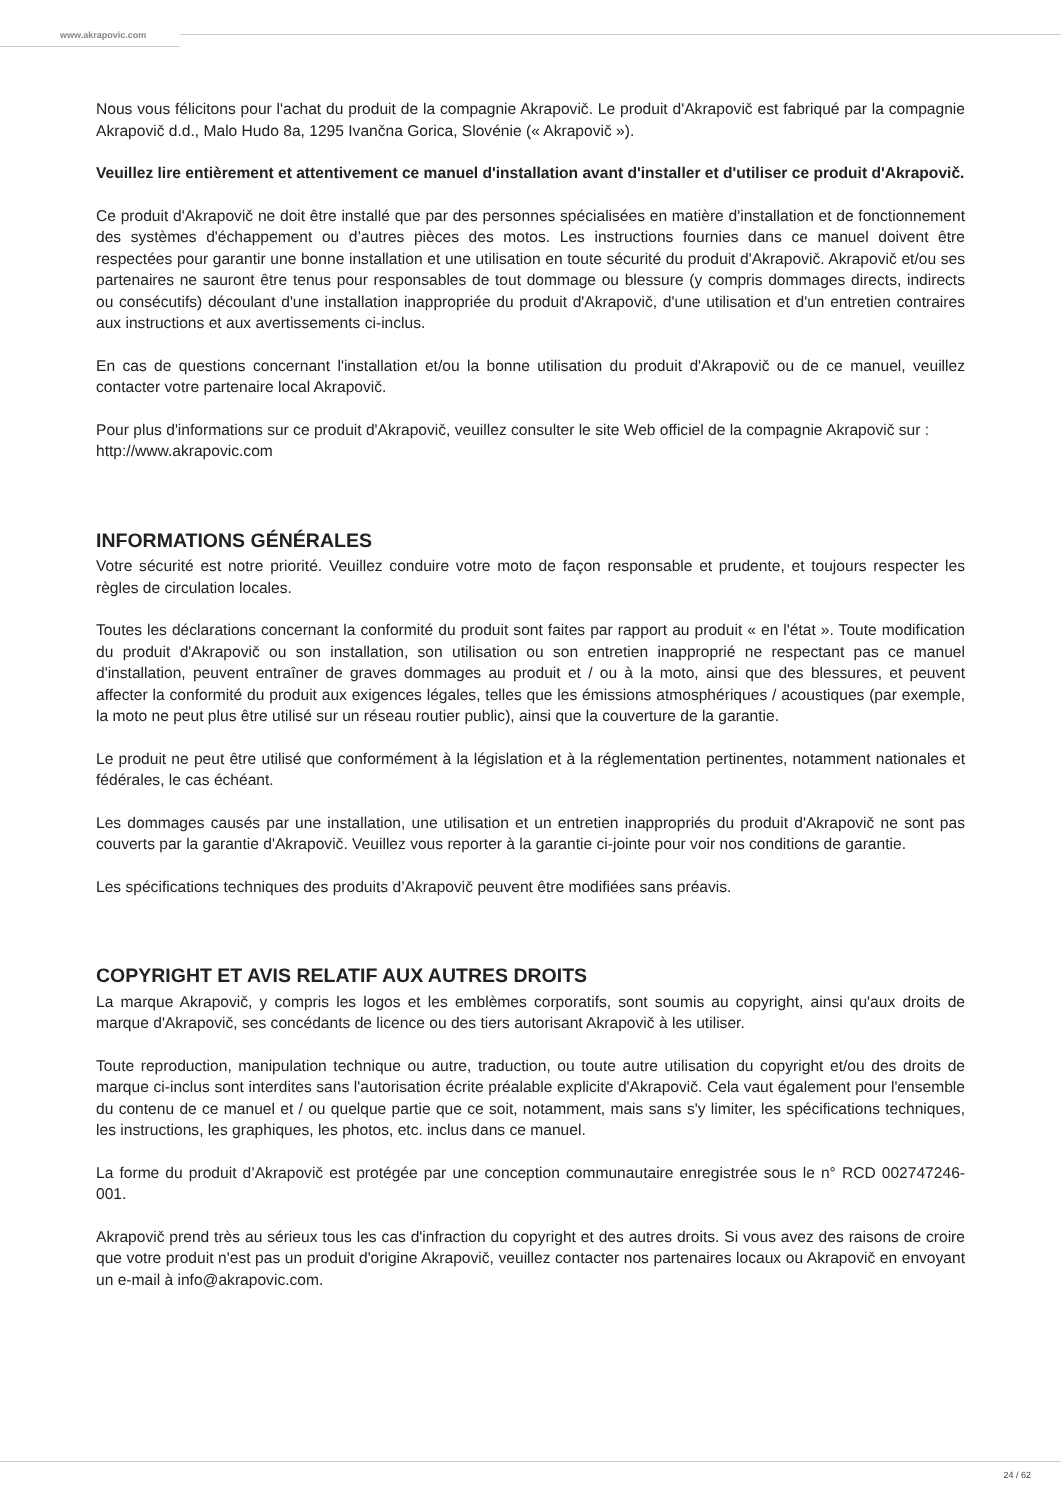www.akrapovic.com
Nous vous félicitons pour l'achat du produit de la compagnie Akrapovič. Le produit d'Akrapovič est fabriqué par la compagnie Akrapovič d.d., Malo Hudo 8a, 1295 Ivančna Gorica, Slovénie (« Akrapovič »).
Veuillez lire entièrement et attentivement ce manuel d'installation avant d'installer et d'utiliser ce produit d'Akrapovič.
Ce produit d'Akrapovič ne doit être installé que par des personnes spécialisées en matière d'installation et de fonctionnement des systèmes d'échappement ou d’autres pièces des motos. Les instructions fournies dans ce manuel doivent être respectées pour garantir une bonne installation et une utilisation en toute sécurité du produit d'Akrapovič. Akrapovič et/ou ses partenaires ne sauront être tenus pour responsables de tout dommage ou blessure (y compris dommages directs, indirects ou consécutifs) découlant d'une installation inappropriée du produit d'Akrapovič, d'une utilisation et d'un entretien contraires aux instructions et aux avertissements ci-inclus.
En cas de questions concernant l'installation et/ou la bonne utilisation du produit d'Akrapovič ou de ce manuel, veuillez contacter votre partenaire local Akrapovič.
Pour plus d'informations sur ce produit d'Akrapovič, veuillez consulter le site Web officiel de la compagnie Akrapovič sur :
http://www.akrapovic.com
INFORMATIONS GÉNÉRALES
Votre sécurité est notre priorité. Veuillez conduire votre moto de façon responsable et prudente, et toujours respecter les règles de circulation locales.
Toutes les déclarations concernant la conformité du produit sont faites par rapport au produit « en l'état ». Toute modification du produit d'Akrapovič ou son installation, son utilisation ou son entretien inapproprié ne respectant pas ce manuel d'installation, peuvent entraîner de graves dommages au produit et / ou à la moto, ainsi que des blessures, et peuvent affecter la conformité du produit aux exigences légales, telles que les émissions atmosphériques / acoustiques (par exemple, la moto ne peut plus être utilisé sur un réseau routier public), ainsi que la couverture de la garantie.
Le produit ne peut être utilisé que conformément à la législation et à la réglementation pertinentes, notamment nationales et fédérales, le cas échéant.
Les dommages causés par une installation, une utilisation et un entretien inappropriés du produit d'Akrapovič ne sont pas couverts par la garantie d'Akrapovič. Veuillez vous reporter à la garantie ci-jointe pour voir nos conditions de garantie.
Les spécifications techniques des produits d’Akrapovič peuvent être modifiées sans préavis.
COPYRIGHT ET AVIS RELATIF AUX AUTRES DROITS
La marque Akrapovič, y compris les logos et les emblèmes corporatifs, sont soumis au copyright, ainsi qu'aux droits de marque d'Akrapovič, ses concédants de licence ou des tiers autorisant Akrapovič à les utiliser.
Toute reproduction, manipulation technique ou autre, traduction, ou toute autre utilisation du copyright et/ou des droits de marque ci-inclus sont interdites sans l'autorisation écrite préalable explicite d'Akrapovič. Cela vaut également pour l'ensemble du contenu de ce manuel et / ou quelque partie que ce soit, notamment, mais sans s'y limiter, les spécifications techniques, les instructions, les graphiques, les photos, etc. inclus dans ce manuel.
La forme du produit d’Akrapovič est protégée par une conception communautaire enregistrée sous le n° RCD 002747246-001.
Akrapovič prend très au sérieux tous les cas d'infraction du copyright et des autres droits. Si vous avez des raisons de croire que votre produit n'est pas un produit d'origine Akrapovič, veuillez contacter nos partenaires locaux ou Akrapovič en envoyant un e-mail à info@akrapovic.com.
24 / 62